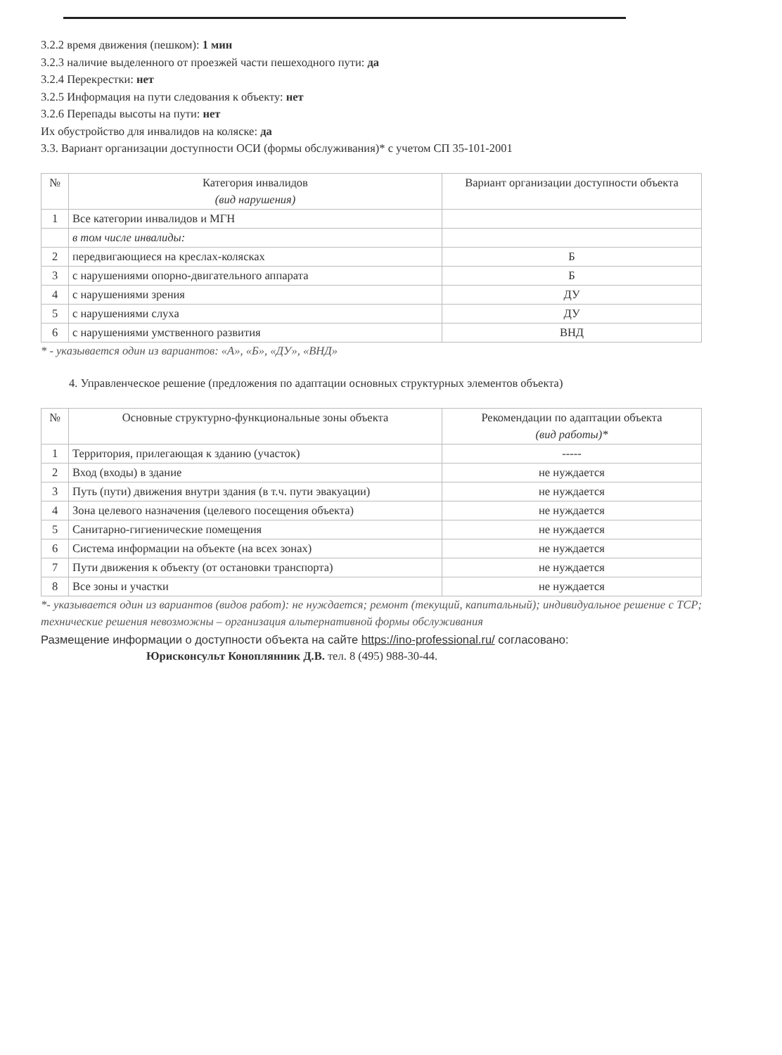3.2.2 время движения (пешком): 1 мин
3.2.3 наличие выделенного от проезжей части пешеходного пути: да
3.2.4 Перекрестки: нет
3.2.5 Информация на пути следования к объекту: нет
3.2.6 Перепады высоты на пути: нет
Их обустройство для инвалидов на коляске: да
3.3. Вариант организации доступности ОСИ (формы обслуживания)* с учетом СП 35-101-2001
| № | Категория инвалидов (вид нарушения) | Вариант организации доступности объекта |
| --- | --- | --- |
| 1 | Все категории инвалидов и МГН | |
| | в том числе инвалиды: | |
| 2 | передвигающиеся на креслах-колясках | Б |
| 3 | с нарушениями опорно-двигательного аппарата | Б |
| 4 | с нарушениями зрения | ДУ |
| 5 | с нарушениями слуха | ДУ |
| 6 | с нарушениями умственного развития | ВНД |
* - указывается один из вариантов: «А», «Б», «ДУ», «ВНД»
4. Управленческое решение (предложения по адаптации основных структурных элементов объекта)
| № | Основные структурно-функциональные зоны объекта | Рекомендации по адаптации объекта (вид работы)* |
| --- | --- | --- |
| 1 | Территория, прилегающая к зданию (участок) | ----- |
| 2 | Вход (входы) в здание | не нуждается |
| 3 | Путь (пути) движения внутри здания (в т.ч. пути эвакуации) | не нуждается |
| 4 | Зона целевого назначения (целевого посещения объекта) | не нуждается |
| 5 | Санитарно-гигиенические помещения | не нуждается |
| 6 | Система информации на объекте (на всех зонах) | не нуждается |
| 7 | Пути движения к объекту (от остановки транспорта) | не нуждается |
| 8 | Все зоны и участки | не нуждается |
*- указывается один из вариантов (видов работ): не нуждается; ремонт (текущий, капитальный); индивидуальное решение с ТСР; технические решения невозможны – организация альтернативной формы обслуживания
Размещение информации о доступности объекта на сайте https://ino-professional.ru/ согласовано:
Юрисконсульт Коноплянник Д.В. тел. 8 (495) 988-30-44.